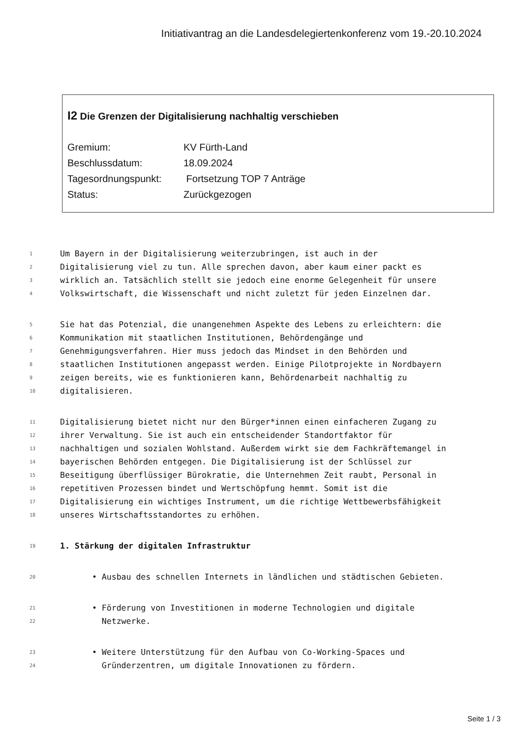Initiativantrag an die Landesdelegiertenkonferenz vom 19.-20.10.2024
I2 Die Grenzen der Digitalisierung nachhaltig verschieben
Gremium: KV Fürth-Land
Beschlussdatum: 18.09.2024
Tagesordnungspunkt: Fortsetzung TOP 7 Anträge
Status: Zurückgezogen
1 Um Bayern in der Digitalisierung weiterzubringen, ist auch in der
2 Digitalisierung viel zu tun. Alle sprechen davon, aber kaum einer packt es
3 wirklich an. Tatsächlich stellt sie jedoch eine enorme Gelegenheit für unsere
4 Volkswirtschaft, die Wissenschaft und nicht zuletzt für jeden Einzelnen dar.
5 Sie hat das Potenzial, die unangenehmen Aspekte des Lebens zu erleichtern: die
6 Kommunikation mit staatlichen Institutionen, Behördengänge und
7 Genehmigungsverfahren. Hier muss jedoch das Mindset in den Behörden und
8 staatlichen Institutionen angepasst werden. Einige Pilotprojekte in Nordbayern
9 zeigen bereits, wie es funktionieren kann, Behördenarbeit nachhaltig zu
10 digitalisieren.
11 Digitalisierung bietet nicht nur den Bürger*innen einen einfacheren Zugang zu
12 ihrer Verwaltung. Sie ist auch ein entscheidender Standortfaktor für
13 nachhaltigen und sozialen Wohlstand. Außerdem wirkt sie dem Fachkräftemangel in
14 bayerischen Behörden entgegen. Die Digitalisierung ist der Schlüssel zur
15 Beseitigung überflüssiger Bürokratie, die Unternehmen Zeit raubt, Personal in
16 repetitiven Prozessen bindet und Wertschöpfung hemmt. Somit ist die
17 Digitalisierung ein wichtiges Instrument, um die richtige Wettbewerbsfähigkeit
18 unseres Wirtschaftsstandortes zu erhöhen.
19 1. Stärkung der digitalen Infrastruktur
20 • Ausbau des schnellen Internets in ländlichen und städtischen Gebieten.
21 • Förderung von Investitionen in moderne Technologien und digitale
22 Netzwerke.
23 • Weitere Unterstützung für den Aufbau von Co-Working-Spaces und
24 Gründerzentren, um digitale Innovationen zu fördern.
Seite 1 / 3